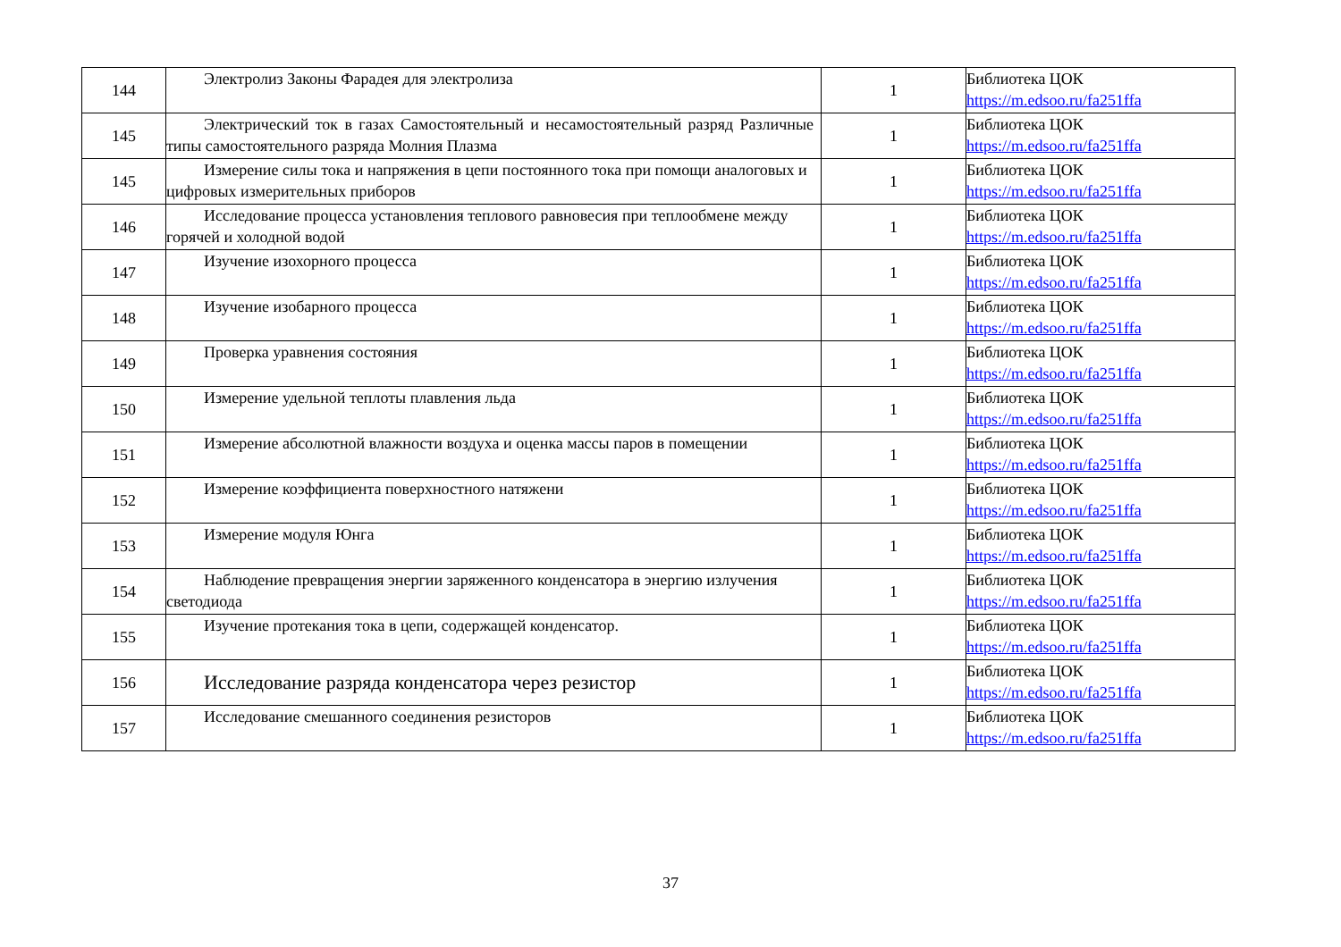| 144 | Электролиз Законы Фарадея для электролиза | 1 | Библиотека ЦОК https://m.edsoo.ru/fa251ffa |
| 145 | Электрический ток в газах Самостоятельный и несамостоятельный разряд Различные типы самостоятельного разряда Молния Плазма | 1 | Библиотека ЦОК https://m.edsoo.ru/fa251ffa |
| 145 | Измерение силы тока и напряжения в цепи постоянного тока при помощи аналоговых и цифровых измерительных приборов | 1 | Библиотека ЦОК https://m.edsoo.ru/fa251ffa |
| 146 | Исследование процесса установления теплового равновесия при теплообмене между горячей и холодной водой | 1 | Библиотека ЦОК https://m.edsoo.ru/fa251ffa |
| 147 | Изучение изохорного процесса | 1 | Библиотека ЦОК https://m.edsoo.ru/fa251ffa |
| 148 | Изучение изобарного процесса | 1 | Библиотека ЦОК https://m.edsoo.ru/fa251ffa |
| 149 | Проверка уравнения состояния | 1 | Библиотека ЦОК https://m.edsoo.ru/fa251ffa |
| 150 | Измерение удельной теплоты плавления льда | 1 | Библиотека ЦОК https://m.edsoo.ru/fa251ffa |
| 151 | Измерение абсолютной влажности воздуха и оценка массы паров в помещении | 1 | Библиотека ЦОК https://m.edsoo.ru/fa251ffa |
| 152 | Измерение коэффициента поверхностного натяжени | 1 | Библиотека ЦОК https://m.edsoo.ru/fa251ffa |
| 153 | Измерение модуля Юнга | 1 | Библиотека ЦОК https://m.edsoo.ru/fa251ffa |
| 154 | Наблюдение превращения энергии заряженного конденсатора в энергию излучения светодиода | 1 | Библиотека ЦОК https://m.edsoo.ru/fa251ffa |
| 155 | Изучение протекания тока в цепи, содержащей конденсатор. | 1 | Библиотека ЦОК https://m.edsoo.ru/fa251ffa |
| 156 | Исследование разряда конденсатора через резистор | 1 | Библиотека ЦОК https://m.edsoo.ru/fa251ffa |
| 157 | Исследование смешанного соединения резисторов | 1 | Библиотека ЦОК https://m.edsoo.ru/fa251ffa |
37